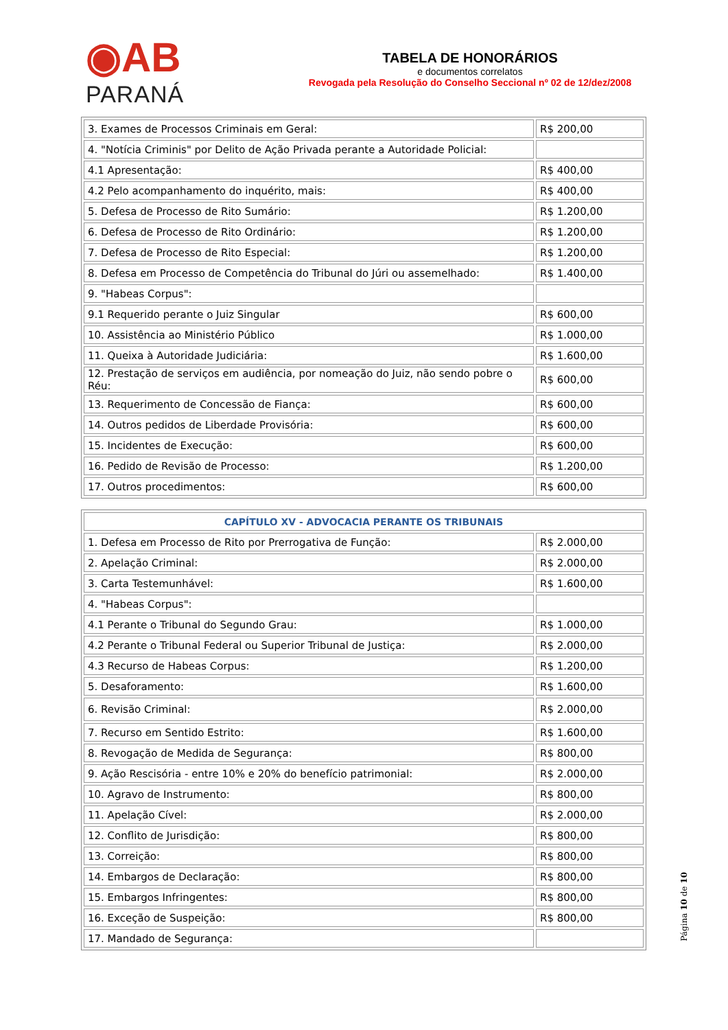◉AB
PARANÁ
TABELA DE HONORÁRIOS
e documentos correlatos
Revogada pela Resolução do Conselho Seccional nº 02 de 12/dez/2008
| 3. Exames de Processos Criminais em Geral: | R$ 200,00 |
| 4. "Notícia Criminis" por Delito de Ação Privada perante a Autoridade Policial: | |
| 4.1 Apresentação: | R$ 400,00 |
| 4.2 Pelo acompanhamento do inquérito, mais: | R$ 400,00 |
| 5. Defesa de Processo de Rito Sumário: | R$ 1.200,00 |
| 6. Defesa de Processo de Rito Ordinário: | R$ 1.200,00 |
| 7. Defesa de Processo de Rito Especial: | R$ 1.200,00 |
| 8. Defesa em Processo de Competência do Tribunal do Júri ou assemelhado: | R$ 1.400,00 |
| 9. "Habeas Corpus": | |
| 9.1 Requerido perante o Juiz Singular | R$ 600,00 |
| 10. Assistência ao Ministério Público | R$ 1.000,00 |
| 11. Queixa à Autoridade Judiciária: | R$ 1.600,00 |
| 12. Prestação de serviços em audiência, por nomeação do Juiz, não sendo pobre o Réu: | R$ 600,00 |
| 13. Requerimento de Concessão de Fiança: | R$ 600,00 |
| 14. Outros pedidos de Liberdade Provisória: | R$ 600,00 |
| 15. Incidentes de Execução: | R$ 600,00 |
| 16. Pedido de Revisão de Processo: | R$ 1.200,00 |
| 17. Outros procedimentos: | R$ 600,00 |
| CAPÍTULO XV - ADVOCACIA PERANTE OS TRIBUNAIS | |
| 1. Defesa em Processo de Rito por Prerrogativa de Função: | R$ 2.000,00 |
| 2. Apelação Criminal: | R$ 2.000,00 |
| 3. Carta Testemunhável: | R$ 1.600,00 |
| 4. "Habeas Corpus": | |
| 4.1 Perante o Tribunal do Segundo Grau: | R$ 1.000,00 |
| 4.2 Perante o Tribunal Federal ou Superior Tribunal de Justiça: | R$ 2.000,00 |
| 4.3 Recurso de Habeas Corpus: | R$ 1.200,00 |
| 5. Desaforamento: | R$ 1.600,00 |
| 6. Revisão Criminal: | R$ 2.000,00 |
| 7. Recurso em Sentido Estrito: | R$ 1.600,00 |
| 8. Revogação de Medida de Segurança: | R$ 800,00 |
| 9. Ação Rescisória - entre 10% e 20% do benefício patrimonial: | R$ 2.000,00 |
| 10. Agravo de Instrumento: | R$ 800,00 |
| 11. Apelação Cível: | R$ 2.000,00 |
| 12. Conflito de Jurisdição: | R$ 800,00 |
| 13. Correição: | R$ 800,00 |
| 14. Embargos de Declaração: | R$ 800,00 |
| 15. Embargos Infringentes: | R$ 800,00 |
| 16. Exceção de Suspeição: | R$ 800,00 |
| 17. Mandado de Segurança: | |
Página 10 de 10